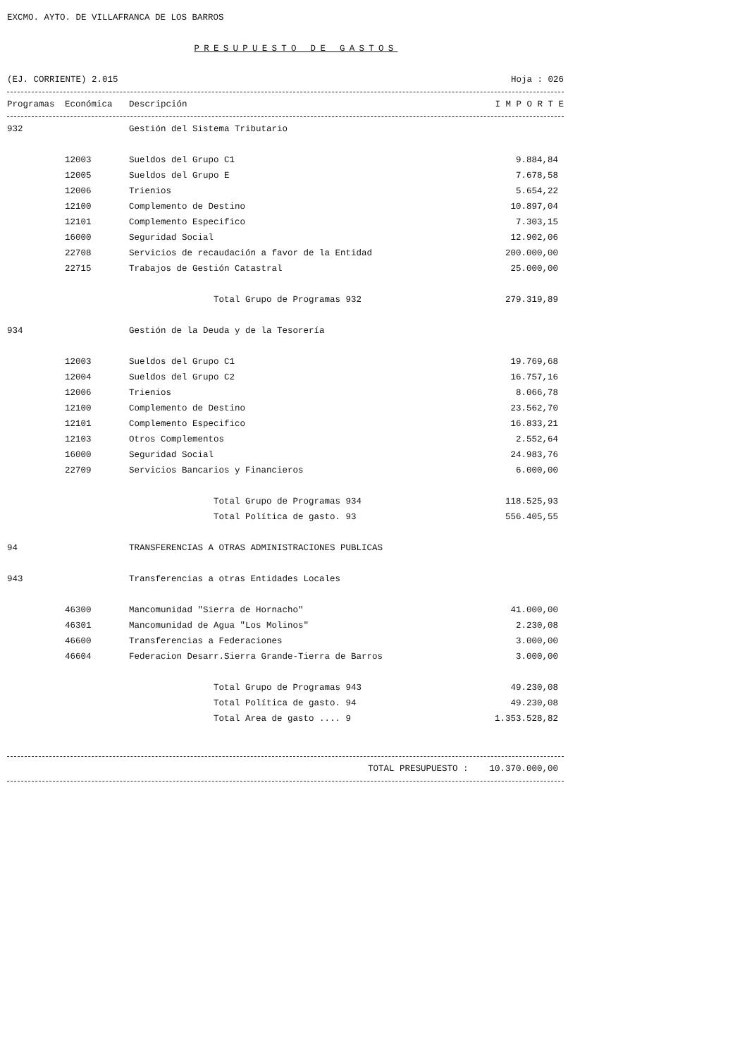EXCMO. AYTO. DE VILLAFRANCA DE LOS BARROS
PRESUPUESTO DE GASTOS
(EJ. CORRIENTE) 2.015
Hoja : 026
| Programas | Económica | Descripción | I M P O R T E |
| --- | --- | --- | --- |
| 932 | | Gestión del Sistema Tributario | |
| | 12003 | Sueldos del Grupo C1 | 9.884,84 |
| | 12005 | Sueldos del Grupo E | 7.678,58 |
| | 12006 | Trienios | 5.654,22 |
| | 12100 | Complemento de Destino | 10.897,04 |
| | 12101 | Complemento Especifico | 7.303,15 |
| | 16000 | Seguridad Social | 12.902,06 |
| | 22708 | Servicios de recaudación a favor de la Entidad | 200.000,00 |
| | 22715 | Trabajos de Gestión Catastral | 25.000,00 |
| | | Total Grupo de Programas 932 | 279.319,89 |
| 934 | | Gestión de la Deuda y de la Tesorería | |
| | 12003 | Sueldos del Grupo C1 | 19.769,68 |
| | 12004 | Sueldos del Grupo C2 | 16.757,16 |
| | 12006 | Trienios | 8.066,78 |
| | 12100 | Complemento de Destino | 23.562,70 |
| | 12101 | Complemento Especifico | 16.833,21 |
| | 12103 | Otros Complementos | 2.552,64 |
| | 16000 | Seguridad Social | 24.983,76 |
| | 22709 | Servicios Bancarios y Financieros | 6.000,00 |
| | | Total Grupo de Programas 934 | 118.525,93 |
| | | Total Política de gasto. 93 | 556.405,55 |
| 94 | | TRANSFERENCIAS A OTRAS ADMINISTRACIONES PUBLICAS | |
| 943 | | Transferencias a otras Entidades Locales | |
| | 46300 | Mancomunidad "Sierra de Hornacho" | 41.000,00 |
| | 46301 | Mancomunidad de Agua "Los Molinos" | 2.230,08 |
| | 46600 | Transferencias a Federaciones | 3.000,00 |
| | 46604 | Federacion Desarr.Sierra Grande-Tierra de Barros | 3.000,00 |
| | | Total Grupo de Programas 943 | 49.230,08 |
| | | Total Política de gasto. 94 | 49.230,08 |
| | | Total Area de gasto .... 9 | 1.353.528,82 |
TOTAL PRESUPUESTO : 10.370.000,00